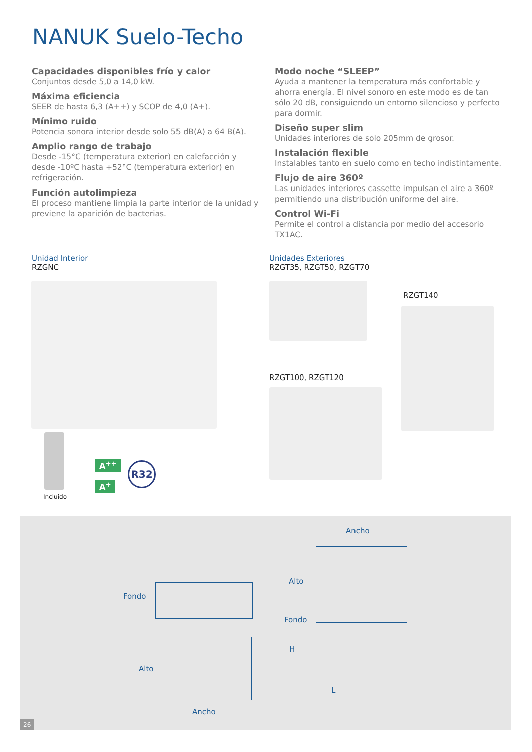NANUK Suelo-Techo
Capacidades disponibles frío y calor
Conjuntos desde 5,0 a 14,0 kW.
Máxima eficiencia
SEER de hasta 6,3 (A++) y SCOP de 4,0 (A+).
Mínimo ruido
Potencia sonora interior desde solo 55 dB(A) a 64 B(A).
Amplio rango de trabajo
Desde -15°C (temperatura exterior) en calefacción y desde -10ºC hasta +52°C (temperatura exterior) en refrigeración.
Función autolimpieza
El proceso mantiene limpia la parte interior de la unidad y previene la aparición de bacterias.
Modo noche “SLEEP”
Ayuda a mantener la temperatura más confortable y ahorra energía. El nivel sonoro en este modo es de tan sólo 20 dB, consiguiendo un entorno silencioso y perfecto para dormir.
Diseño super slim
Unidades interiores de solo 205mm de grosor.
Instalación flexible
Instalables tanto en suelo como en techo indistintamente.
Flujo de aire 360º
Las unidades interiores cassette impulsan el aire a 360º permitiendo una distribución uniforme del aire.
Control Wi-Fi
Permite el control a distancia por medio del accesorio TX1AC.
Unidad Interior
RZGNC
Incluido
A<sup>++</sup>
A<sup>+</sup>
R32
Unidades Exteriores
RZGT35, RZGT50, RZGT70
RZGT140
RZGT100, RZGT120
Ancho
Alto
Fondo
Fondo
H
Alto
L
Ancho
26